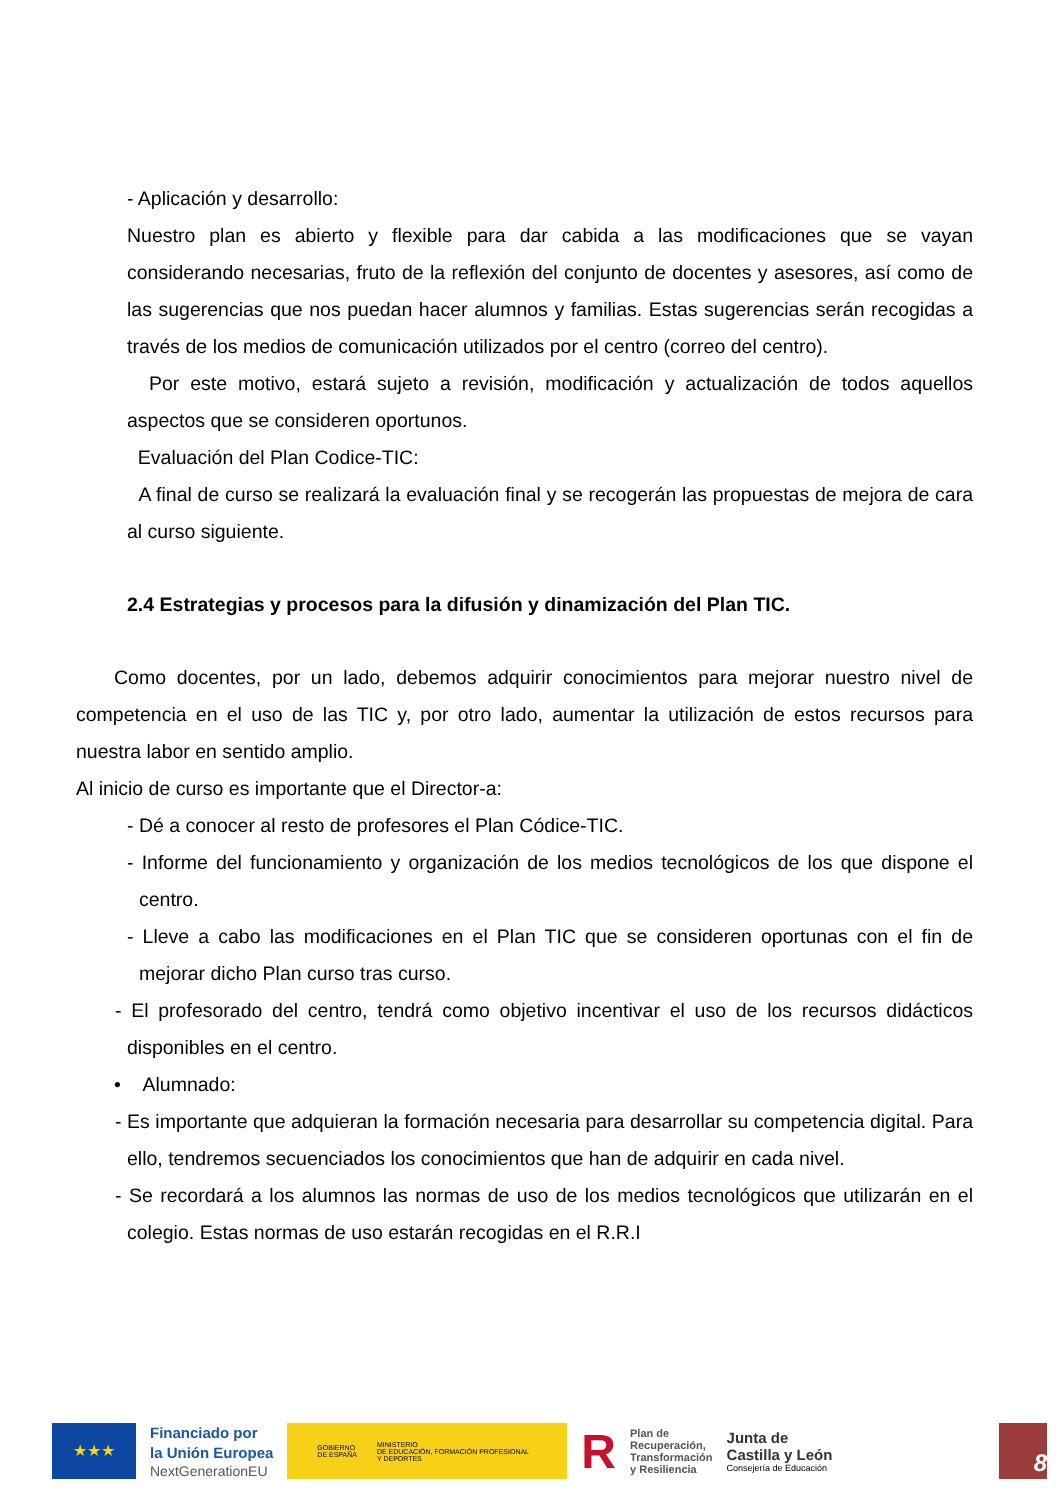- Aplicación y desarrollo:
Nuestro plan es abierto y flexible para dar cabida a las modificaciones que se vayan considerando necesarias, fruto de la reflexión del conjunto de docentes y asesores, así como de las sugerencias que nos puedan hacer alumnos y familias. Estas sugerencias serán recogidas a través de los medios de comunicación utilizados por el centro (correo del centro).
Por este motivo, estará sujeto a revisión, modificación y actualización de todos aquellos aspectos que se consideren oportunos.
Evaluación del Plan Codice-TIC:
A final de curso se realizará la evaluación final y se recogerán las propuestas de mejora de cara al curso siguiente.
2.4 Estrategias y procesos para la difusión y dinamización del Plan TIC.
Como docentes, por un lado, debemos adquirir conocimientos para mejorar nuestro nivel de competencia en el uso de las TIC y, por otro lado, aumentar la utilización de estos recursos para nuestra labor en sentido amplio.
Al inicio de curso es importante que el Director-a:
- Dé a conocer al resto de profesores el Plan Códice-TIC.
- Informe del funcionamiento y organización de los medios tecnológicos de los que dispone el centro.
- Lleve a cabo las modificaciones en el Plan TIC que se consideren oportunas con el fin de mejorar dicho Plan curso tras curso.
- El profesorado del centro, tendrá como objetivo incentivar el uso de los recursos didácticos disponibles en el centro.
• Alumnado:
- Es importante que adquieran la formación necesaria para desarrollar su competencia digital. Para ello, tendremos secuenciados los conocimientos que han de adquirir en cada nivel.
- Se recordará a los alumnos las normas de uso de los medios tecnológicos que utilizarán en el colegio. Estas normas de uso estarán recogidas en el R.R.I
★★★
Financiado por
la Unión Europea
NextGenerationEU
GOBIERNO
DE ESPAÑA MINISTERIO
DE EDUCACIÓN, FORMACIÓN PROFESIONAL
Y DEPORTES
R
Plan de
Recuperación,
Transformación
y Resiliencia
Junta de
Castilla y León
Consejería de Educación
8